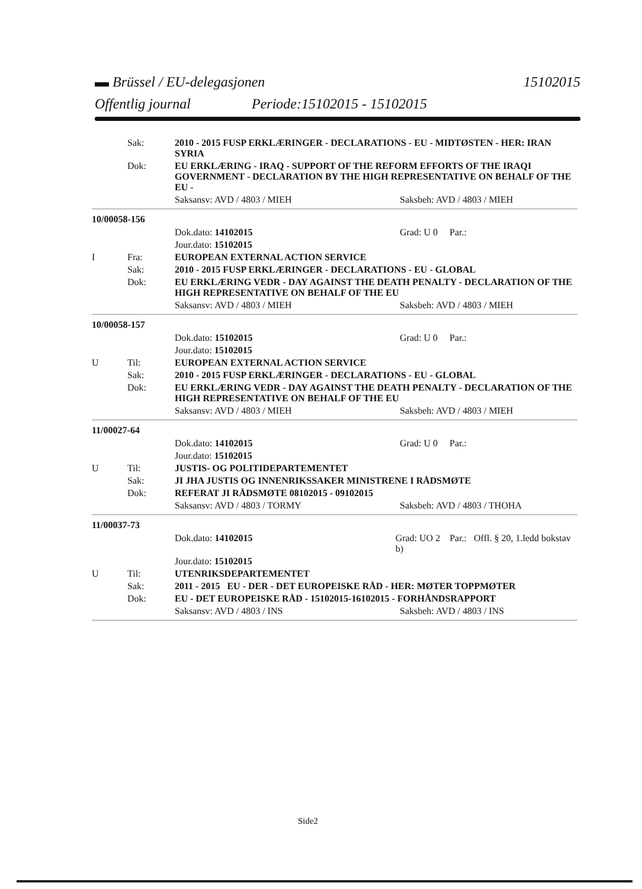▬ Brüssel / EU-delegasjonen 15102015
Offentlig journal Periode:15102015 - 15102015
Sak: 2010 - 2015 FUSP ERKLÆRINGER - DECLARATIONS - EU - MIDTØSTEN - HER: IRAN SYRIA
Dok: EU ERKLÆRING - IRAQ - SUPPORT OF THE REFORM EFFORTS OF THE IRAQI GOVERNMENT - DECLARATION BY THE HIGH REPRESENTATIVE ON BEHALF OF THE EU -
Saksansv: AVD / 4803 / MIEH Saksbeh: AVD / 4803 / MIEH
10/00058-156
Dok.dato: 14102015 Grad: U 0 Par.:
Jour.dato: 15102015
I Fra: EUROPEAN EXTERNAL ACTION SERVICE
Sak: 2010 - 2015 FUSP ERKLÆRINGER - DECLARATIONS - EU - GLOBAL
Dok: EU ERKLÆRING VEDR - DAY AGAINST THE DEATH PENALTY - DECLARATION OF THE HIGH REPRESENTATIVE ON BEHALF OF THE EU
Saksansv: AVD / 4803 / MIEH Saksbeh: AVD / 4803 / MIEH
10/00058-157
Dok.dato: 15102015 Grad: U 0 Par.:
Jour.dato: 15102015
U Til: EUROPEAN EXTERNAL ACTION SERVICE
Sak: 2010 - 2015 FUSP ERKLÆRINGER - DECLARATIONS - EU - GLOBAL
Dok: EU ERKLÆRING VEDR - DAY AGAINST THE DEATH PENALTY - DECLARATION OF THE HIGH REPRESENTATIVE ON BEHALF OF THE EU
Saksansv: AVD / 4803 / MIEH Saksbeh: AVD / 4803 / MIEH
11/00027-64
Dok.dato: 14102015 Grad: U 0 Par.:
Jour.dato: 15102015
U Til: JUSTIS- OG POLITIDEPARTEMENTET
Sak: JI JHA JUSTIS OG INNENRIKSSAKER MINISTRENE I RÅDSMØTE
Dok: REFERAT JI RÅDSMØTE 08102015 - 09102015
Saksansv: AVD / 4803 / TORMY Saksbeh: AVD / 4803 / THOHA
11/00037-73
Dok.dato: 14102015 Grad: UO 2 Par.: Offl. § 20, 1.ledd bokstav b)
Jour.dato: 15102015
U Til: UTENRIKSDEPARTEMENTET
Sak: 2011 - 2015 EU - DER - DET EUROPEISKE RÅD - HER: MØTER TOPPMØTER
Dok: EU - DET EUROPEISKE RÅD - 15102015-16102015 - FORHÅNDSRAPPORT
Saksansv: AVD / 4803 / INS Saksbeh: AVD / 4803 / INS
Side2